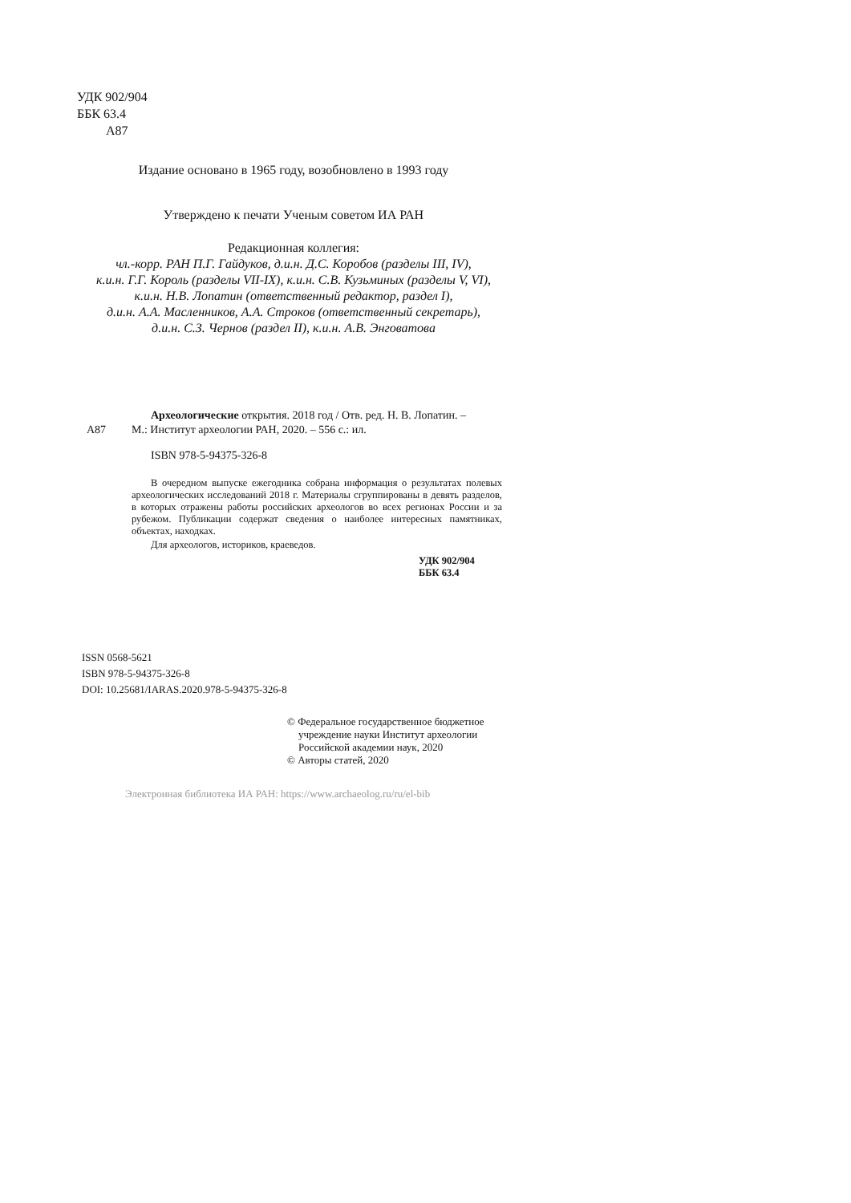УДК 902/904
ББК 63.4
А87
Издание основано в 1965 году, возобновлено в 1993 году
Утверждено к печати Ученым советом ИА РАН
Редакционная коллегия:
чл.-корр. РАН П.Г. Гайдуков, д.и.н. Д.С. Коробов (разделы III, IV),
к.и.н. Г.Г. Король (разделы VII-IX), к.и.н. С.В. Кузьминых (разделы V, VI),
к.и.н. Н.В. Лопатин (ответственный редактор, раздел I),
д.и.н. А.А. Масленников, А.А. Строков (ответственный секретарь),
д.и.н. С.З. Чернов (раздел II), к.и.н. А.В. Энговатова
Археологические открытия. 2018 год / Отв. ред. Н. В. Лопатин. –
А87 М.: Институт археологии РАН, 2020. – 556 с.: ил.
ISBN 978-5-94375-326-8
В очередном выпуске ежегодника собрана информация о результатах полевых археологических исследований 2018 г. Материалы сгруппированы в девять разделов, в которых отражены работы российских археологов во всех регионах России и за рубежом. Публикации содержат сведения о наиболее интересных памятниках, объектах, находках.
Для археологов, историков, краеведов.
УДК 902/904
ББК 63.4
ISSN 0568-5621
ISBN 978-5-94375-326-8
DOI: 10.25681/IARAS.2020.978-5-94375-326-8
© Федеральное государственное бюджетное
учреждение науки Институт археологии
Российской академии наук, 2020
© Авторы статей, 2020
Электронная библиотека ИА РАН: https://www.archaeolog.ru/ru/el-bib